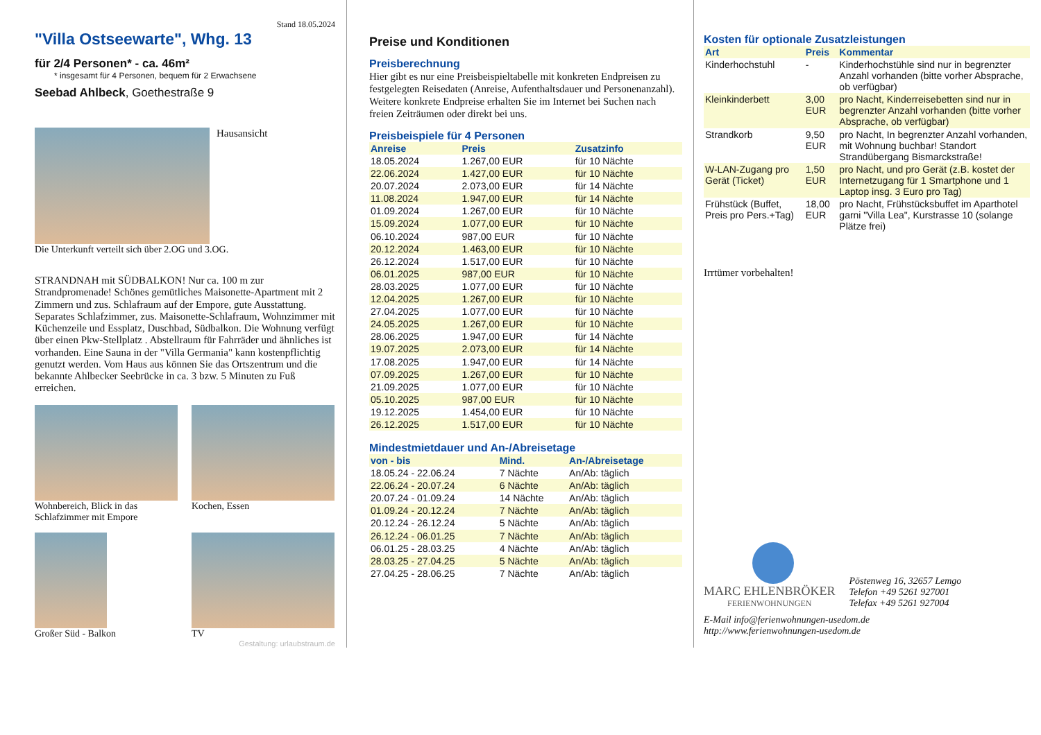Stand 18.05.2024
"Villa Ostseewarte", Whg. 13
für 2/4 Personen* - ca. 46m²
* insgesamt für 4 Personen, bequem für 2 Erwachsene
Seebad Ahlbeck, Goethestraße 9
Hausansicht
Die Unterkunft verteilt sich über 2.OG und 3.OG.
STRANDNAH mit SÜDBALKON! Nur ca. 100 m zur Strandpromenade! Schönes gemütliches Maisonette-Apartment mit 2 Zimmern und zus. Schlafraum auf der Empore, gute Ausstattung. Separates Schlafzimmer, zus. Maisonette-Schlafraum, Wohnzimmer mit Küchenzeile und Essplatz, Duschbad, Südbalkon. Die Wohnung verfügt über einen Pkw-Stellplatz . Abstellraum für Fahrräder und ähnliches ist vorhanden. Eine Sauna in der "Villa Germania" kann kostenpflichtig genutzt werden. Vom Haus aus können Sie das Ortszentrum und die bekannte Ahlbecker Seebrücke in ca. 3 bzw. 5 Minuten zu Fuß erreichen.
Wohnbereich, Blick in das Schlafzimmer mit Empore
Kochen, Essen
Großer Süd - Balkon TV
Gestaltung: urlaubstraum.de
Preise und Konditionen
Preisberechnung
Hier gibt es nur eine Preisbeispieltabelle mit konkreten Endpreisen zu festgelegten Reisedaten (Anreise, Aufenthaltsdauer und Personenanzahl). Weitere konkrete Endpreise erhalten Sie im Internet bei Suchen nach freien Zeiträumen oder direkt bei uns.
Preisbeispiele für 4 Personen
| Anreise | Preis | Zusatzinfo |
| --- | --- | --- |
| 18.05.2024 | 1.267,00 EUR | für 10 Nächte |
| 22.06.2024 | 1.427,00 EUR | für 10 Nächte |
| 20.07.2024 | 2.073,00 EUR | für 14 Nächte |
| 11.08.2024 | 1.947,00 EUR | für 14 Nächte |
| 01.09.2024 | 1.267,00 EUR | für 10 Nächte |
| 15.09.2024 | 1.077,00 EUR | für 10 Nächte |
| 06.10.2024 | 987,00 EUR | für 10 Nächte |
| 20.12.2024 | 1.463,00 EUR | für 10 Nächte |
| 26.12.2024 | 1.517,00 EUR | für 10 Nächte |
| 06.01.2025 | 987,00 EUR | für 10 Nächte |
| 28.03.2025 | 1.077,00 EUR | für 10 Nächte |
| 12.04.2025 | 1.267,00 EUR | für 10 Nächte |
| 27.04.2025 | 1.077,00 EUR | für 10 Nächte |
| 24.05.2025 | 1.267,00 EUR | für 10 Nächte |
| 28.06.2025 | 1.947,00 EUR | für 14 Nächte |
| 19.07.2025 | 2.073,00 EUR | für 14 Nächte |
| 17.08.2025 | 1.947,00 EUR | für 14 Nächte |
| 07.09.2025 | 1.267,00 EUR | für 10 Nächte |
| 21.09.2025 | 1.077,00 EUR | für 10 Nächte |
| 05.10.2025 | 987,00 EUR | für 10 Nächte |
| 19.12.2025 | 1.454,00 EUR | für 10 Nächte |
| 26.12.2025 | 1.517,00 EUR | für 10 Nächte |
Mindestmietdauer und An-/Abreisetage
| von - bis | Mind. | An-/Abreisetage |
| --- | --- | --- |
| 18.05.24 - 22.06.24 | 7 Nächte | An/Ab: täglich |
| 22.06.24 - 20.07.24 | 6 Nächte | An/Ab: täglich |
| 20.07.24 - 01.09.24 | 14 Nächte | An/Ab: täglich |
| 01.09.24 - 20.12.24 | 7 Nächte | An/Ab: täglich |
| 20.12.24 - 26.12.24 | 5 Nächte | An/Ab: täglich |
| 26.12.24 - 06.01.25 | 7 Nächte | An/Ab: täglich |
| 06.01.25 - 28.03.25 | 4 Nächte | An/Ab: täglich |
| 28.03.25 - 27.04.25 | 5 Nächte | An/Ab: täglich |
| 27.04.25 - 28.06.25 | 7 Nächte | An/Ab: täglich |
Kosten für optionale Zusatzleistungen
| Art | Preis | Kommentar |
| --- | --- | --- |
| Kinderhochstuhl | - | Kinderhochstühle sind nur in begrenzter Anzahl vorhanden (bitte vorher Absprache, ob verfügbar) |
| Kleinkinderbett | 3,00 EUR | pro Nacht, Kinderreisebetten sind nur in begrenzter Anzahl vorhanden (bitte vorher Absprache, ob verfügbar) |
| Strandkorb | 9,50 EUR | pro Nacht, In begrenzter Anzahl vorhanden, mit Wohnung buchbar! Standort Strandübergang Bismarckstraße! |
| W-LAN-Zugang pro Gerät (Ticket) | 1,50 EUR | pro Nacht, und pro Gerät (z.B. kostet der Internetzugang für 1 Smartphone und 1 Laptop insg. 3 Euro pro Tag) |
| Frühstück (Buffet, Preis pro Pers.+Tag) | 18,00 EUR | pro Nacht, Frühstücksbuffet im Aparthotel garni "Villa Lea", Kurstrasse 10 (solange Plätze frei) |
Irrtümer vorbehalten!
MARC EHLENBRÖKER
FERIENWOHNUNGEN
Pöstenweg 16, 32657 Lemgo
Telefon +49 5261 927001
Telefax +49 5261 927004
E-Mail info@ferienwohnungen-usedom.de
http://www.ferienwohnungen-usedom.de